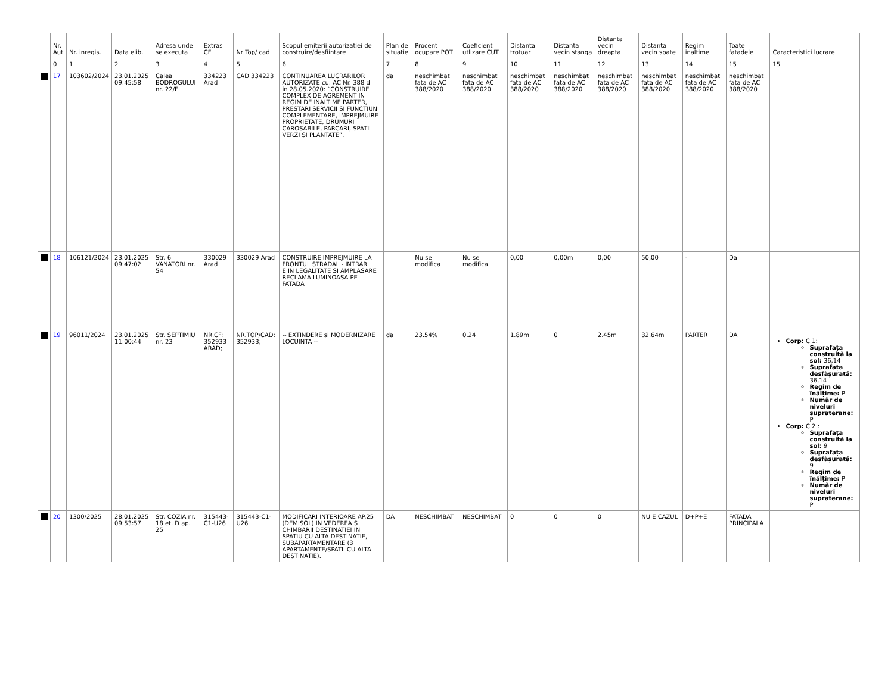| | Nr. Aut 0 | Nr. inregis. 1 | Data elib. 2 | Adresa unde se executa 3 | Extras CF 4 | Nr Top/ cad 5 | Scopul emiterii autorizatiei de construire/desfiintare 6 | Plan de situatie 7 | Procent ocupare POT 8 | Coeficient utlizare CUT 9 | Distanta trotuar 10 | Distanta vecin stanga 11 | Distanta vecin dreapta 12 | Distanta vecin spate 13 | Regim inaltime 14 | Toate fatadele 15 | Caracteristici lucrare 15 |
| --- | --- | --- | --- | --- | --- | --- | --- | --- | --- | --- | --- | --- | --- | --- | --- | --- | --- |
| | 17 | 103602/2024 | 23.01.2025 09:45:58 | Calea BODROGULUI nr. 22/E | 334223 Arad | CAD 334223 | CONTINUAREA LUCRARILOR AUTORIZATE cu: AC Nr. 388 d in 28.05.2020: “CONSTRUIRE COMPLEX DE AGREMENT IN REGIM DE INALTIME PARTER, PRESTARI SERVICII SI FUNCTIUNI COMPLEMENTARE, IMPREJMUIRE PROPRIETATE, DRUMURI CAROSABILE, PARCARI, SPATII VERZI SI PLANTATE”. | da | neschimbat fata de AC 388/2020 | neschimbat fata de AC 388/2020 | neschimbat fata de AC 388/2020 | neschimbat fata de AC 388/2020 | neschimbat fata de AC 388/2020 | neschimbat fata de AC 388/2020 | neschimbat fata de AC 388/2020 | neschimbat fata de AC 388/2020 | |
| | 18 | 106121/2024 | 23.01.2025 09:47:02 | Str. 6 VANATORI nr. 54 | 330029 Arad | 330029 Arad | CONSTRUIRE IMPREJMUIRE LA FRONTUL STRADAL - INTRAR E IN LEGALITATE SI AMPLASARE RECLAMA LUMINOASA PE FATADA | | Nu se modifica | Nu se modifica | 0,00 | 0,00m | 0,00 | 50,00 | - | Da | |
| | 19 | 96011/2024 | 23.01.2025 11:00:44 | Str. SEPTIMIU nr. 23 | NR.CF: 352933 ARAD; | NR.TOP/CAD: 352933; | -- EXTINDERE si MODERNIZARE LOCUINTA -- | da | 23.54% | 0.24 | 1.89m | 0 | 2.45m | 32.64m | PARTER | DA | Corp: C 1: Suprafața construită la sol: 36,14 Suprafața desfășurată: 36,14 Regim de înălțime: P Număr de niveluri supraterane: P Corp: C 2 : Suprafața construită la sol: 9 Suprafața desfășurată: 9 Regim de înălțime: P Număr de niveluri supraterane: P |
| | 20 | 1300/2025 | 28.01.2025 09:53:57 | Str. COZIA nr. 18 et. D ap. 25 | 315443-C1-U26 | 315443-C1-U26 | MODIFICARI INTERIOARE AP.25 (DEMISOL) IN VEDEREA S CHIMBARII DESTINATIEI IN SPATIU CU ALTA DESTINATIE, SUBAPARTAMENTARE (3 APARTAMENTE/SPATII CU ALTA DESTINATIE). | DA | NESCHIMBAT | NESCHIMBAT | 0 | 0 | 0 | NU E CAZUL | D+P+E | FATADA PRINCIPALA | |